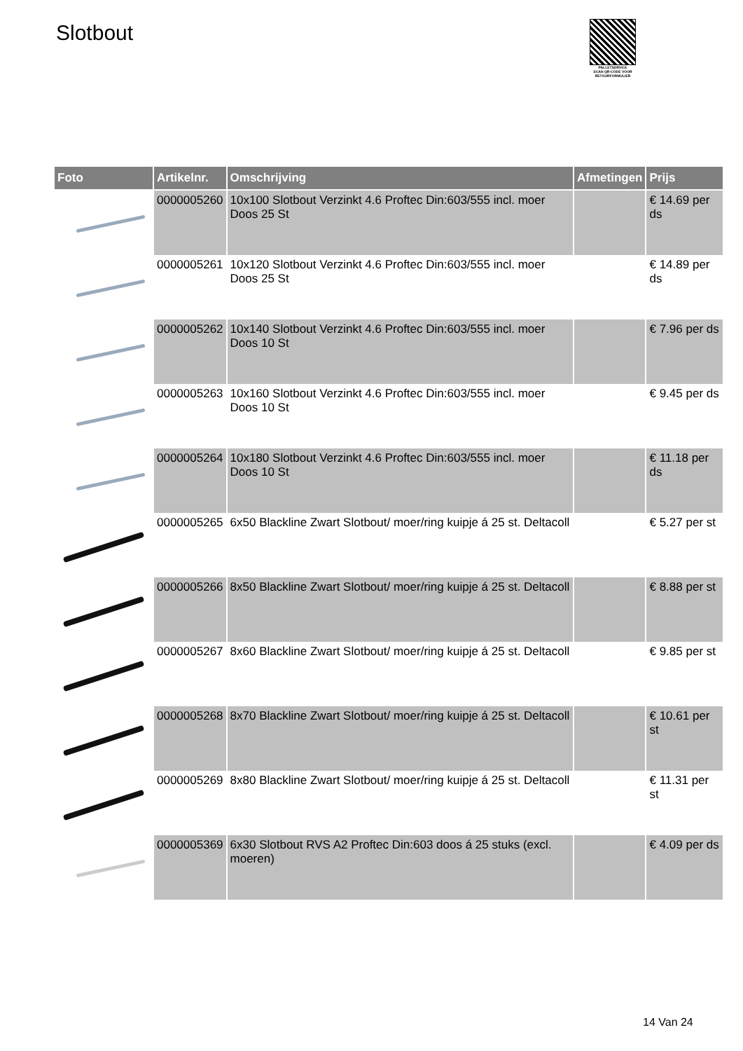Slotbout
PALLETSERVICE
SCAN QR-CODE VOOR RETOURFORMULIER
| Foto | Artikelnr. | Omschrijving | Afmetingen | Prijs |
| --- | --- | --- | --- | --- |
| | 0000005260 | 10x100 Slotbout Verzinkt 4.6 Proftec Din:603/555 incl. moer Doos 25 St | | € 14.69 per ds |
| | 0000005261 | 10x120 Slotbout Verzinkt 4.6 Proftec Din:603/555 incl. moer Doos 25 St | | € 14.89 per ds |
| | 0000005262 | 10x140 Slotbout Verzinkt 4.6 Proftec Din:603/555 incl. moer Doos 10 St | | € 7.96 per ds |
| | 0000005263 | 10x160 Slotbout Verzinkt 4.6 Proftec Din:603/555 incl. moer Doos 10 St | | € 9.45 per ds |
| | 0000005264 | 10x180 Slotbout Verzinkt 4.6 Proftec Din:603/555 incl. moer Doos 10 St | | € 11.18 per ds |
| | 0000005265 | 6x50 Blackline Zwart Slotbout/ moer/ring kuipje á 25 st. Deltacoll | | € 5.27 per st |
| | 0000005266 | 8x50 Blackline Zwart Slotbout/ moer/ring kuipje á 25 st. Deltacoll | | € 8.88 per st |
| | 0000005267 | 8x60 Blackline Zwart Slotbout/ moer/ring kuipje á 25 st. Deltacoll | | € 9.85 per st |
| | 0000005268 | 8x70 Blackline Zwart Slotbout/ moer/ring kuipje á 25 st. Deltacoll | | € 10.61 per st |
| | 0000005269 | 8x80 Blackline Zwart Slotbout/ moer/ring kuipje á 25 st. Deltacoll | | € 11.31 per st |
| | 0000005369 | 6x30 Slotbout RVS A2 Proftec Din:603 doos á 25 stuks (excl. moeren) | | € 4.09 per ds |
14 Van 24